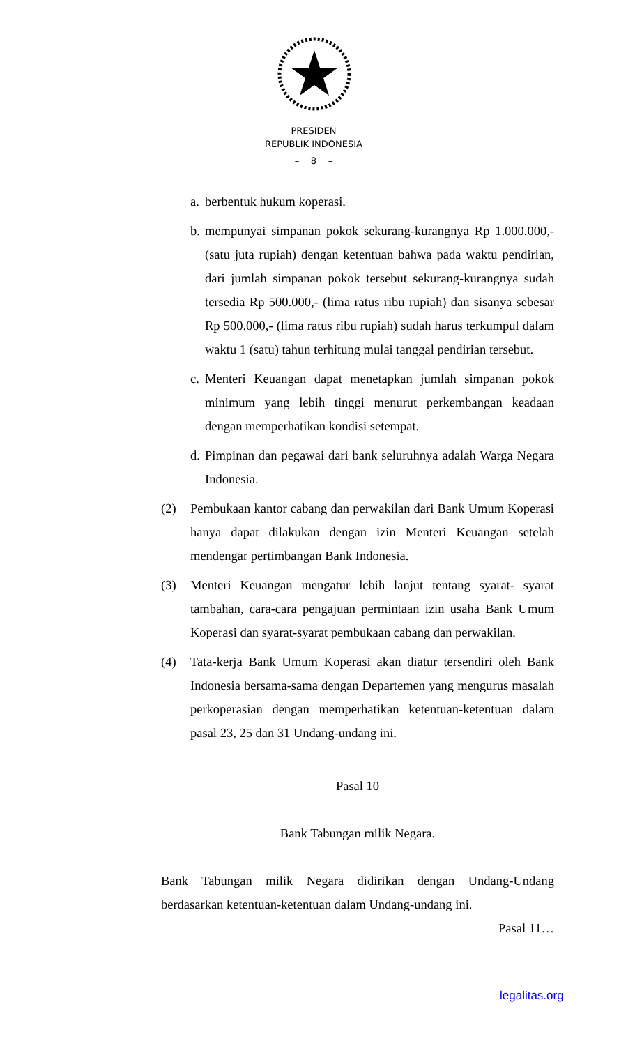PRESIDEN
REPUBLIK INDONESIA
– 8 –
a. berbentuk hukum koperasi.
b. mempunyai simpanan pokok sekurang-kurangnya Rp 1.000.000,- (satu juta rupiah) dengan ketentuan bahwa pada waktu pendirian, dari jumlah simpanan pokok tersebut sekurang-kurangnya sudah tersedia Rp 500.000,- (lima ratus ribu rupiah) dan sisanya sebesar Rp 500.000,- (lima ratus ribu rupiah) sudah harus terkumpul dalam waktu 1 (satu) tahun terhitung mulai tanggal pendirian tersebut.
c. Menteri Keuangan dapat menetapkan jumlah simpanan pokok minimum yang lebih tinggi menurut perkembangan keadaan dengan memperhatikan kondisi setempat.
d. Pimpinan dan pegawai dari bank seluruhnya adalah Warga Negara Indonesia.
(2) Pembukaan kantor cabang dan perwakilan dari Bank Umum Koperasi hanya dapat dilakukan dengan izin Menteri Keuangan setelah mendengar pertimbangan Bank Indonesia.
(3) Menteri Keuangan mengatur lebih lanjut tentang syarat- syarat tambahan, cara-cara pengajuan permintaan izin usaha Bank Umum Koperasi dan syarat-syarat pembukaan cabang dan perwakilan.
(4) Tata-kerja Bank Umum Koperasi akan diatur tersendiri oleh Bank Indonesia bersama-sama dengan Departemen yang mengurus masalah perkoperasian dengan memperhatikan ketentuan-ketentuan dalam pasal 23, 25 dan 31 Undang-undang ini.
Pasal 10
Bank Tabungan milik Negara.
Bank Tabungan milik Negara didirikan dengan Undang-Undang berdasarkan ketentuan-ketentuan dalam Undang-undang ini.
Pasal 11…
legalitas.org